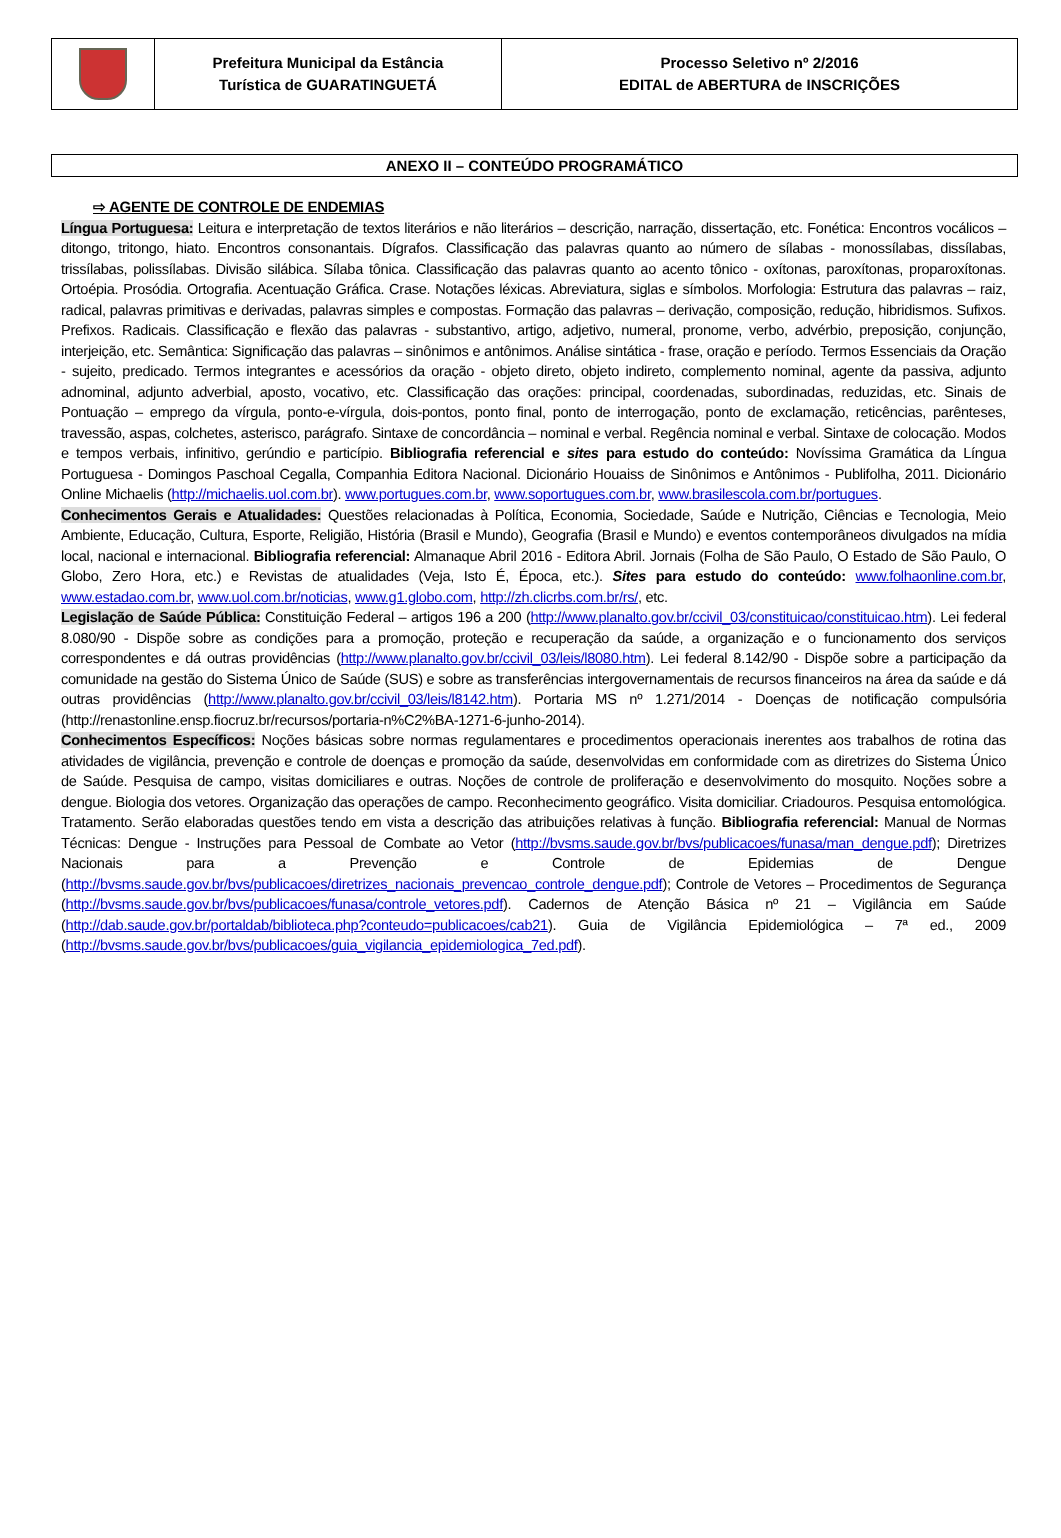Prefeitura Municipal da Estância
Turística de GUARATINGUETÁ
Processo Seletivo nº 2/2016
EDITAL de ABERTURA de INSCRIÇÕES
ANEXO II – CONTEÚDO PROGRAMÁTICO
⇨ AGENTE DE CONTROLE DE ENDEMIAS
Língua Portuguesa: Leitura e interpretação de textos literários e não literários – descrição, narração, dissertação, etc. Fonética: Encontros vocálicos – ditongo, tritongo, hiato. Encontros consonantais. Dígrafos. Classificação das palavras quanto ao número de sílabas - monossílabas, dissílabas, trissílabas, polissílabas. Divisão silábica. Sílaba tônica. Classificação das palavras quanto ao acento tônico - oxítonas, paroxítonas, proparoxítonas. Ortoépia. Prosódia. Ortografia. Acentuação Gráfica. Crase. Notações léxicas. Abreviatura, siglas e símbolos. Morfologia: Estrutura das palavras – raiz, radical, palavras primitivas e derivadas, palavras simples e compostas. Formação das palavras – derivação, composição, redução, hibridismos. Sufixos. Prefixos. Radicais. Classificação e flexão das palavras - substantivo, artigo, adjetivo, numeral, pronome, verbo, advérbio, preposição, conjunção, interjeição, etc. Semântica: Significação das palavras – sinônimos e antônimos. Análise sintática - frase, oração e período. Termos Essenciais da Oração - sujeito, predicado. Termos integrantes e acessórios da oração - objeto direto, objeto indireto, complemento nominal, agente da passiva, adjunto adnominal, adjunto adverbial, aposto, vocativo, etc. Classificação das orações: principal, coordenadas, subordinadas, reduzidas, etc. Sinais de Pontuação – emprego da vírgula, ponto-e-vírgula, dois-pontos, ponto final, ponto de interrogação, ponto de exclamação, reticências, parênteses, travessão, aspas, colchetes, asterisco, parágrafo. Sintaxe de concordância – nominal e verbal. Regência nominal e verbal. Sintaxe de colocação. Modos e tempos verbais, infinitivo, gerúndio e particípio. Bibliografia referencial e sites para estudo do conteúdo: Novíssima Gramática da Língua Portuguesa - Domingos Paschoal Cegalla, Companhia Editora Nacional. Dicionário Houaiss de Sinônimos e Antônimos - Publifolha, 2011. Dicionário Online Michaelis (http://michaelis.uol.com.br). www.portugues.com.br, www.soportugues.com.br, www.brasilescola.com.br/portugues.
Conhecimentos Gerais e Atualidades: Questões relacionadas à Política, Economia, Sociedade, Saúde e Nutrição, Ciências e Tecnologia, Meio Ambiente, Educação, Cultura, Esporte, Religião, História (Brasil e Mundo), Geografia (Brasil e Mundo) e eventos contemporâneos divulgados na mídia local, nacional e internacional. Bibliografia referencial: Almanaque Abril 2016 - Editora Abril. Jornais (Folha de São Paulo, O Estado de São Paulo, O Globo, Zero Hora, etc.) e Revistas de atualidades (Veja, Isto É, Época, etc.). Sites para estudo do conteúdo: www.folhaonline.com.br, www.estadao.com.br, www.uol.com.br/noticias, www.g1.globo.com, http://zh.clicrbs.com.br/rs/, etc.
Legislação de Saúde Pública: Constituição Federal – artigos 196 a 200 (http://www.planalto.gov.br/ccivil_03/constituicao/constituicao.htm). Lei federal 8.080/90 - Dispõe sobre as condições para a promoção, proteção e recuperação da saúde, a organização e o funcionamento dos serviços correspondentes e dá outras providências (http://www.planalto.gov.br/ccivil_03/leis/l8080.htm). Lei federal 8.142/90 - Dispõe sobre a participação da comunidade na gestão do Sistema Único de Saúde (SUS) e sobre as transferências intergovernamentais de recursos financeiros na área da saúde e dá outras providências (http://www.planalto.gov.br/ccivil_03/leis/l8142.htm). Portaria MS nº 1.271/2014 - Doenças de notificação compulsória (http://renastonline.ensp.fiocruz.br/recursos/portaria-n%C2%BA-1271-6-junho-2014).
Conhecimentos Específicos: Noções básicas sobre normas regulamentares e procedimentos operacionais inerentes aos trabalhos de rotina das atividades de vigilância, prevenção e controle de doenças e promoção da saúde, desenvolvidas em conformidade com as diretrizes do Sistema Único de Saúde. Pesquisa de campo, visitas domiciliares e outras. Noções de controle de proliferação e desenvolvimento do mosquito. Noções sobre a dengue. Biologia dos vetores. Organização das operações de campo. Reconhecimento geográfico. Visita domiciliar. Criadouros. Pesquisa entomológica. Tratamento. Serão elaboradas questões tendo em vista a descrição das atribuições relativas à função. Bibliografia referencial: Manual de Normas Técnicas: Dengue - Instruções para Pessoal de Combate ao Vetor (http://bvsms.saude.gov.br/bvs/publicacoes/funasa/man_dengue.pdf); Diretrizes Nacionais para a Prevenção e Controle de Epidemias de Dengue (http://bvsms.saude.gov.br/bvs/publicacoes/diretrizes_nacionais_prevencao_controle_dengue.pdf); Controle de Vetores – Procedimentos de Segurança (http://bvsms.saude.gov.br/bvs/publicacoes/funasa/controle_vetores.pdf). Cadernos de Atenção Básica nº 21 – Vigilância em Saúde (http://dab.saude.gov.br/portaldab/biblioteca.php?conteudo=publicacoes/cab21). Guia de Vigilância Epidemiológica – 7ª ed., 2009 (http://bvsms.saude.gov.br/bvs/publicacoes/guia_vigilancia_epidemiologica_7ed.pdf).